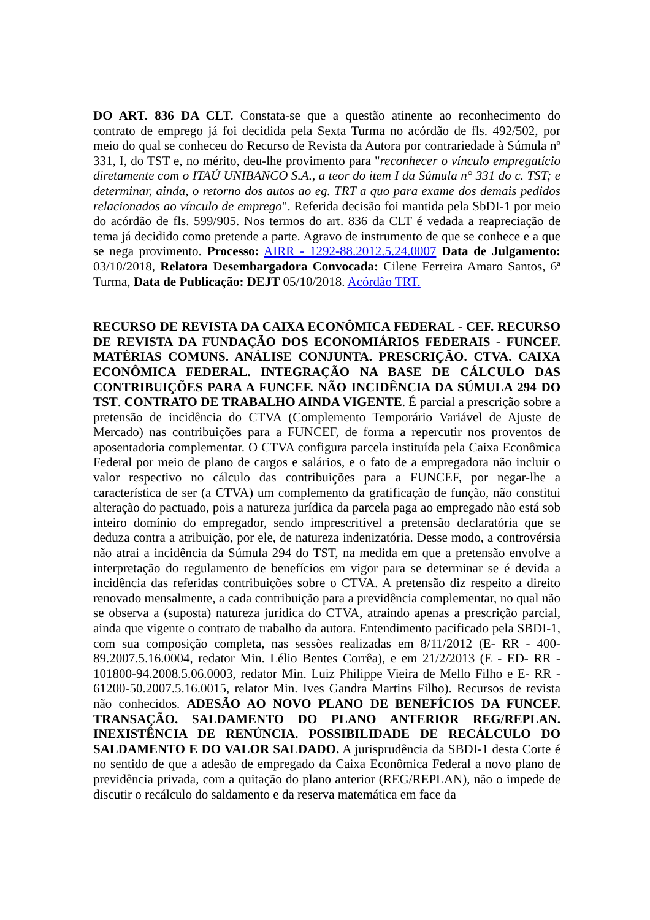DO ART. 836 DA CLT. Constata-se que a questão atinente ao reconhecimento do contrato de emprego já foi decidida pela Sexta Turma no acórdão de fls. 492/502, por meio do qual se conheceu do Recurso de Revista da Autora por contrariedade à Súmula nº 331, I, do TST e, no mérito, deu-lhe provimento para "reconhecer o vínculo empregatício diretamente com o ITAÚ UNIBANCO S.A., a teor do item I da Súmula n° 331 do c. TST; e determinar, ainda, o retorno dos autos ao eg. TRT a quo para exame dos demais pedidos relacionados ao vínculo de emprego". Referida decisão foi mantida pela SbDI-1 por meio do acórdão de fls. 599/905. Nos termos do art. 836 da CLT é vedada a reapreciação de tema já decidido como pretende a parte. Agravo de instrumento de que se conhece e a que se nega provimento. Processo: AIRR - 1292-88.2012.5.24.0007 Data de Julgamento: 03/10/2018, Relatora Desembargadora Convocada: Cilene Ferreira Amaro Santos, 6ª Turma, Data de Publicação: DEJT 05/10/2018. Acórdão TRT.
RECURSO DE REVISTA DA CAIXA ECONÔMICA FEDERAL - CEF. RECURSO DE REVISTA DA FUNDAÇÃO DOS ECONOMIÁRIOS FEDERAIS - FUNCEF. MATÉRIAS COMUNS. ANÁLISE CONJUNTA. PRESCRIÇÃO. CTVA. CAIXA ECONÔMICA FEDERAL. INTEGRAÇÃO NA BASE DE CÁLCULO DAS CONTRIBUIÇÕES PARA A FUNCEF. NÃO INCIDÊNCIA DA SÚMULA 294 DO TST. CONTRATO DE TRABALHO AINDA VIGENTE. É parcial a prescrição sobre a pretensão de incidência do CTVA (Complemento Temporário Variável de Ajuste de Mercado) nas contribuições para a FUNCEF, de forma a repercutir nos proventos de aposentadoria complementar. O CTVA configura parcela instituída pela Caixa Econômica Federal por meio de plano de cargos e salários, e o fato de a empregadora não incluir o valor respectivo no cálculo das contribuições para a FUNCEF, por negar-lhe a característica de ser (a CTVA) um complemento da gratificação de função, não constitui alteração do pactuado, pois a natureza jurídica da parcela paga ao empregado não está sob inteiro domínio do empregador, sendo imprescritível a pretensão declaratória que se deduza contra a atribuição, por ele, de natureza indenizatória. Desse modo, a controvérsia não atrai a incidência da Súmula 294 do TST, na medida em que a pretensão envolve a interpretação do regulamento de benefícios em vigor para se determinar se é devida a incidência das referidas contribuições sobre o CTVA. A pretensão diz respeito a direito renovado mensalmente, a cada contribuição para a previdência complementar, no qual não se observa a (suposta) natureza jurídica do CTVA, atraindo apenas a prescrição parcial, ainda que vigente o contrato de trabalho da autora. Entendimento pacificado pela SBDI-1, com sua composição completa, nas sessões realizadas em 8/11/2012 (E- RR - 400-89.2007.5.16.0004, redator Min. Lélio Bentes Corrêa), e em 21/2/2013 (E - ED- RR - 101800-94.2008.5.06.0003, redator Min. Luiz Philippe Vieira de Mello Filho e E- RR - 61200-50.2007.5.16.0015, relator Min. Ives Gandra Martins Filho). Recursos de revista não conhecidos. ADESÃO AO NOVO PLANO DE BENEFÍCIOS DA FUNCEF. TRANSAÇÃO. SALDAMENTO DO PLANO ANTERIOR REG/REPLAN. INEXISTÊNCIA DE RENÚNCIA. POSSIBILIDADE DE RECÁLCULO DO SALDAMENTO E DO VALOR SALDADO. A jurisprudência da SBDI-1 desta Corte é no sentido de que a adesão de empregado da Caixa Econômica Federal a novo plano de previdência privada, com a quitação do plano anterior (REG/REPLAN), não o impede de discutir o recálculo do saldamento e da reserva matemática em face da